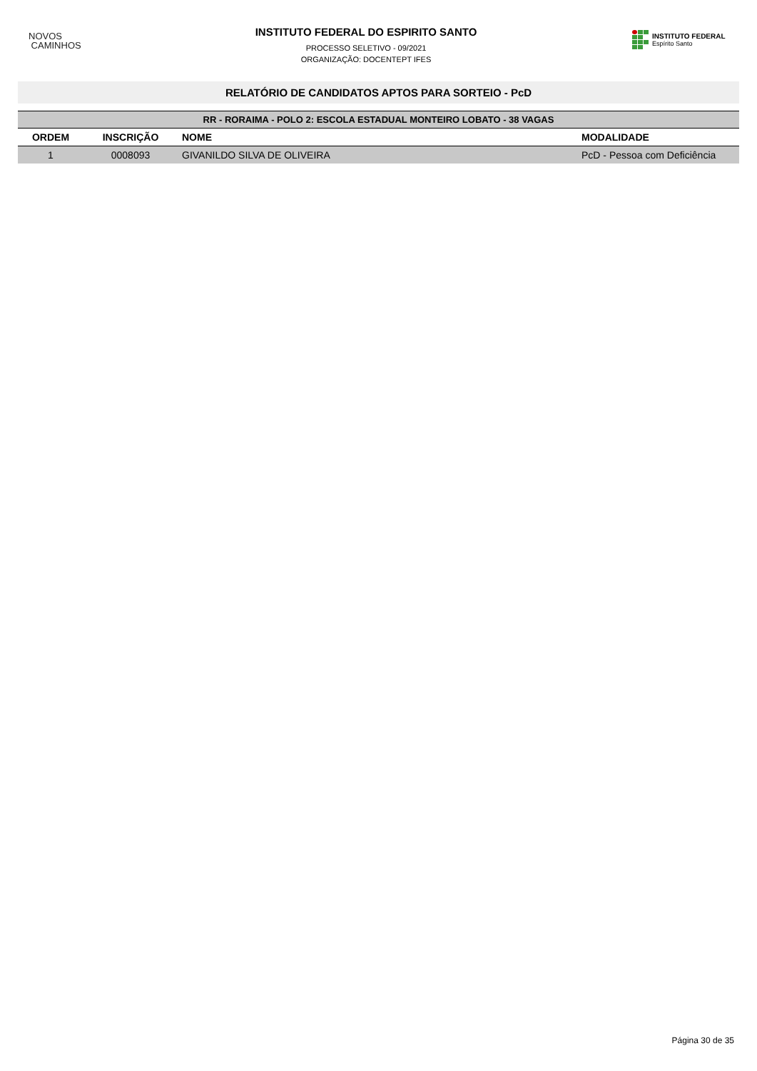NOVOS
CAMINHOS
INSTITUTO FEDERAL DO ESPIRITO SANTO
PROCESSO SELETIVO - 09/2021
ORGANIZAÇÃO: DOCENTEPT IFES
INSTITUTO FEDERAL
Espírito Santo
RELATÓRIO DE CANDIDATOS APTOS PARA SORTEIO - PcD
| RR - RORAIMA - POLO 2: ESCOLA ESTADUAL MONTEIRO LOBATO - 38 VAGAS | | | |
| --- | --- | --- | --- |
| ORDEM | INSCRIÇÃO | NOME | MODALIDADE |
| 1 | 0008093 | GIVANILDO SILVA DE OLIVEIRA | PcD - Pessoa com Deficiência |
Página 30 de 35